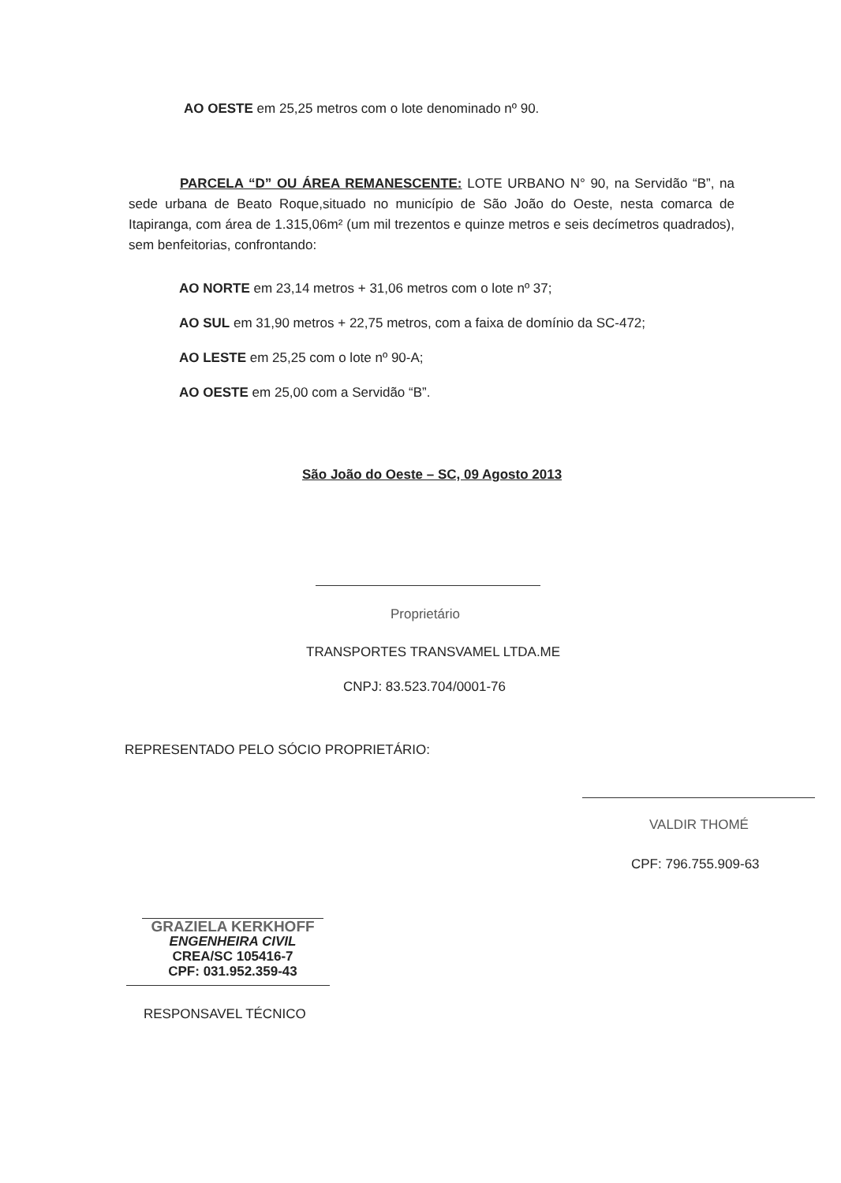AO OESTE em 25,25 metros com o lote denominado nº 90.
PARCELA “D” OU ÁREA REMANESCENTE: LOTE URBANO N° 90, na Servidão “B”, na sede urbana de Beato Roque,situado no município de São João do Oeste, nesta comarca de Itapiranga, com área de 1.315,06m² (um mil trezentos e quinze metros e seis decímetros quadrados), sem benfeitorias, confrontando:
AO NORTE em 23,14 metros + 31,06 metros com o lote nº 37;
AO SUL em 31,90 metros + 22,75 metros, com a faixa de domínio da SC-472;
AO LESTE em 25,25 com o lote nº 90-A;
AO OESTE em 25,00 com a Servidão “B”.
São João do Oeste – SC, 09 Agosto 2013
Proprietário
TRANSPORTES TRANSVAMEL LTDA.ME
CNPJ: 83.523.704/0001-76
REPRESENTADO PELO SÓCIO PROPRIETÁRIO:
VALDIR THOMÉ
CPF: 796.755.909-63
GRAZIELA KERKHOFF
ENGENHEIRA CIVIL
CREA/SC 105416-7
CPF: 031.952.359-43
RESPONSAVEL TÉCNICO